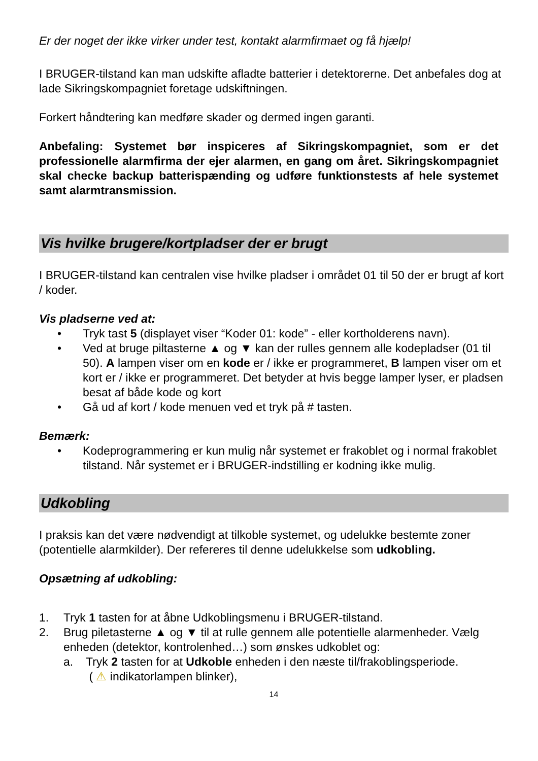Er der noget der ikke virker under test, kontakt alarmfirmaet og få hjælp!
I BRUGER-tilstand kan man udskifte afladte batterier i detektorerne. Det anbefales dog at lade Sikringskompagniet foretage udskiftningen.
Forkert håndtering kan medføre skader og dermed ingen garanti.
Anbefaling: Systemet bør inspiceres af Sikringskompagniet, som er det professionelle alarmfirma der ejer alarmen, en gang om året. Sikringskompagniet skal checke backup batterispænding og udføre funktionstests af hele systemet samt alarmtransmission.
Vis hvilke brugere/kortpladser der er brugt
I BRUGER-tilstand kan centralen vise hvilke pladser i området 01 til 50 der er brugt af kort / koder.
Vis pladserne ved at:
• Tryk tast 5 (displayet viser “Koder 01: kode” - eller kortholderens navn).
• Ved at bruge piltasterne ▲ og ▼ kan der rulles gennem alle kodepladser (01 til 50). A lampen viser om en kode er / ikke er programmeret, B lampen viser om et kort er / ikke er programmeret. Det betyder at hvis begge lamper lyser, er pladsen besat af både kode og kort
• Gå ud af kort / kode menuen ved et tryk på # tasten.
Bemærk:
• Kodeprogrammering er kun mulig når systemet er frakoblet og i normal frakoblet tilstand. Når systemet er i BRUGER-indstilling er kodning ikke mulig.
Udkobling
I praksis kan det være nødvendigt at tilkoble systemet, og udelukke bestemte zoner (potentielle alarmkilder). Der refereres til denne udelukkelse som udkobling.
Opsætning af udkobling:
1. Tryk 1 tasten for at åbne Udkoblingsmenu i BRUGER-tilstand.
2. Brug piletasterne ▲ og ▼ til at rulle gennem alle potentielle alarmenheder. Vælg enheden (detektor, kontrolenhed…) som ønskes udkoblet og:
a. Tryk 2 tasten for at Udkoble enheden i den næste til/frakoblingsperiode.
( ⚠ indikatorlampen blinker),
14